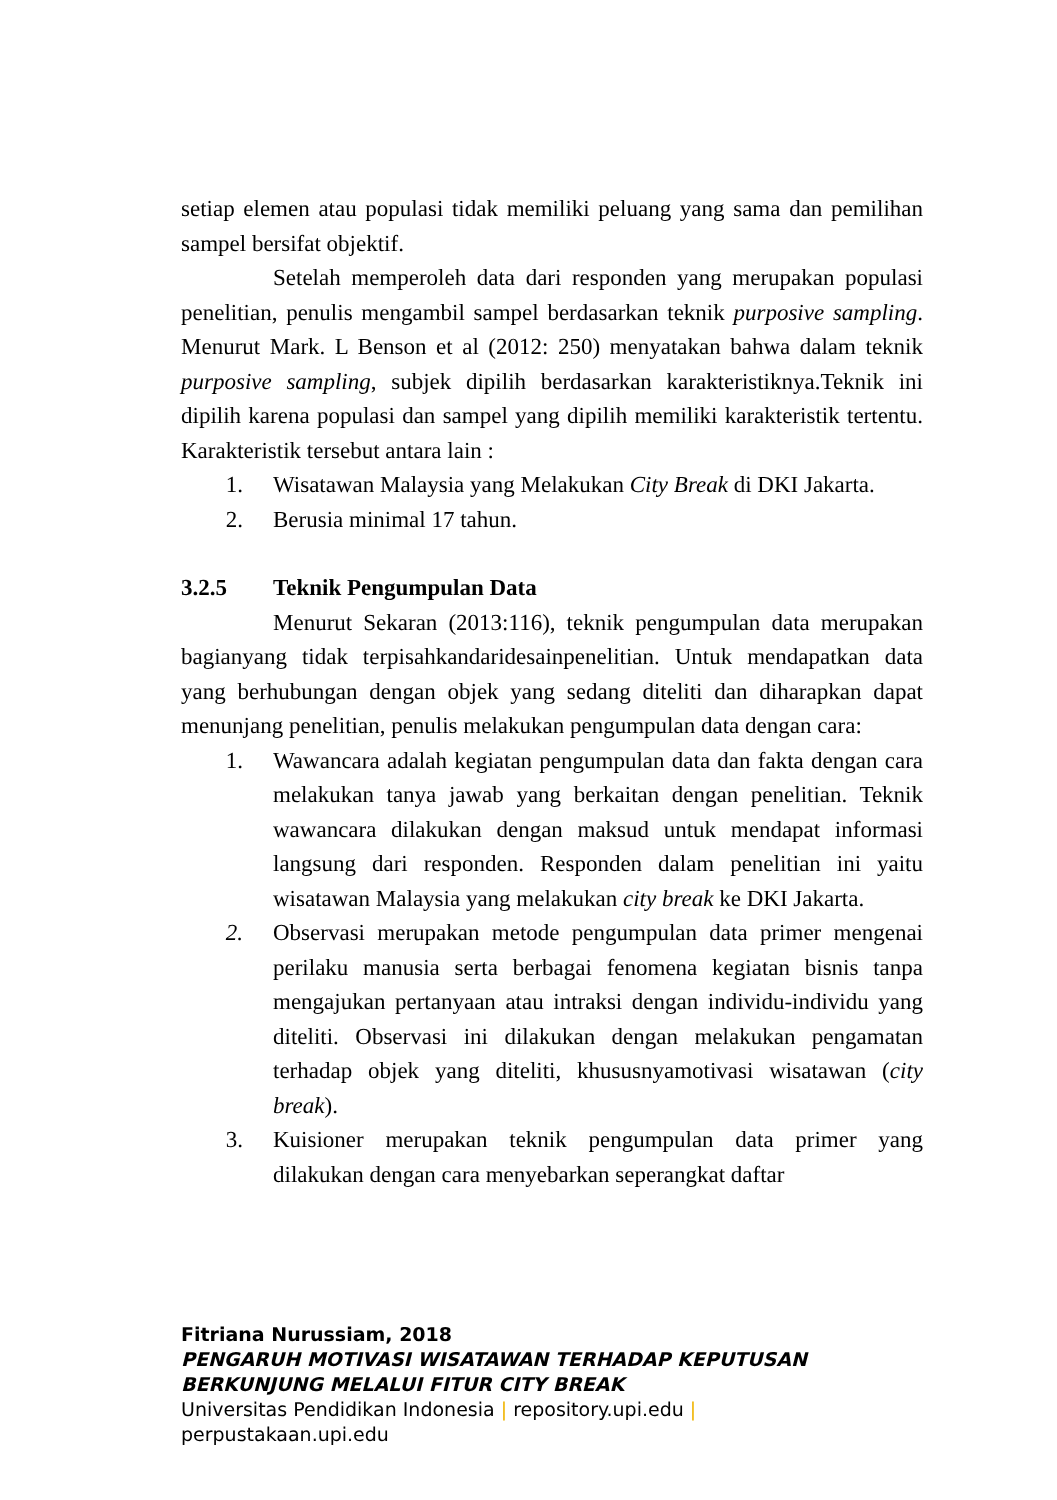setiap elemen atau populasi tidak memiliki peluang yang sama dan pemilihan sampel bersifat objektif.
Setelah memperoleh data dari responden yang merupakan populasi penelitian, penulis mengambil sampel berdasarkan teknik purposive sampling. Menurut Mark. L Benson et al (2012: 250) menyatakan bahwa dalam teknik purposive sampling, subjek dipilih berdasarkan karakteristiknya.Teknik ini dipilih karena populasi dan sampel yang dipilih memiliki karakteristik tertentu. Karakteristik tersebut antara lain :
1. Wisatawan Malaysia yang Melakukan City Break di DKI Jakarta.
2. Berusia minimal 17 tahun.
3.2.5 Teknik Pengumpulan Data
Menurut Sekaran (2013:116), teknik pengumpulan data merupakan bagianyang tidak terpisahkandaridesainpenelitian. Untuk mendapatkan data yang berhubungan dengan objek yang sedang diteliti dan diharapkan dapat menunjang penelitian, penulis melakukan pengumpulan data dengan cara:
1. Wawancara adalah kegiatan pengumpulan data dan fakta dengan cara melakukan tanya jawab yang berkaitan dengan penelitian. Teknik wawancara dilakukan dengan maksud untuk mendapat informasi langsung dari responden. Responden dalam penelitian ini yaitu wisatawan Malaysia yang melakukan city break ke DKI Jakarta.
2. Observasi merupakan metode pengumpulan data primer mengenai perilaku manusia serta berbagai fenomena kegiatan bisnis tanpa mengajukan pertanyaan atau intraksi dengan individu-individu yang diteliti. Observasi ini dilakukan dengan melakukan pengamatan terhadap objek yang diteliti, khususnyamotivasi wisatawan (city break).
3. Kuisioner merupakan teknik pengumpulan data primer yang dilakukan dengan cara menyebarkan seperangkat daftar
Fitriana Nurussiam, 2018
PENGARUH MOTIVASI WISATAWAN TERHADAP KEPUTUSAN
BERKUNJUNG MELALUI FITUR CITY BREAK
Universitas Pendidikan Indonesia | repository.upi.edu |
perpustakaan.upi.edu